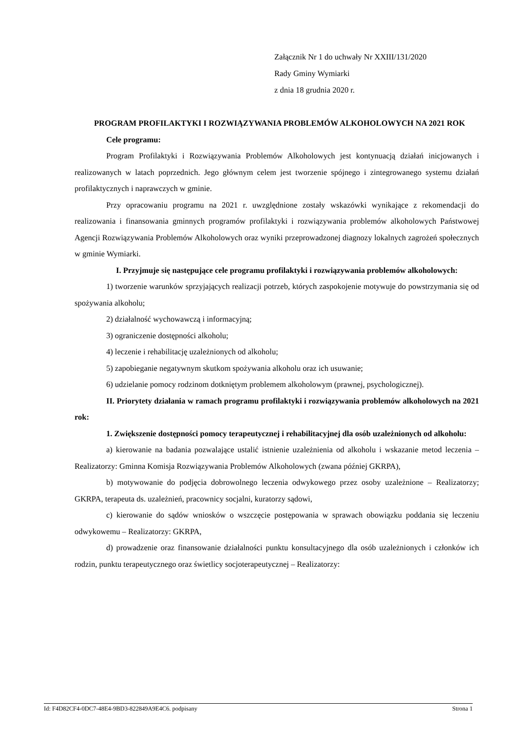Załącznik Nr 1 do uchwały Nr XXIII/131/2020
Rady Gminy Wymiarki
z dnia 18 grudnia 2020 r.
PROGRAM PROFILAKTYKI I ROZWIĄZYWANIA PROBLEMÓW ALKOHOLOWYCH NA 2021 ROK
Cele programu:
Program Profilaktyki i Rozwiązywania Problemów Alkoholowych jest kontynuacją działań inicjowanych i realizowanych w latach poprzednich. Jego głównym celem jest tworzenie spójnego i zintegrowanego systemu działań profilaktycznych i naprawczych w gminie.
Przy opracowaniu programu na 2021 r. uwzględnione zostały wskazówki wynikające z rekomendacji do realizowania i finansowania gminnych programów profilaktyki i rozwiązywania problemów alkoholowych Państwowej Agencji Rozwiązywania Problemów Alkoholowych oraz wyniki przeprowadzonej diagnozy lokalnych zagrożeń społecznych w gminie Wymiarki.
I. Przyjmuje się następujące cele programu profilaktyki i rozwiązywania problemów alkoholowych:
1) tworzenie warunków sprzyjających realizacji potrzeb, których zaspokojenie motywuje do powstrzymania się od spożywania alkoholu;
2) działalność wychowawczą i informacyjną;
3) ograniczenie dostępności alkoholu;
4) leczenie i rehabilitację uzależnionych od alkoholu;
5) zapobieganie negatywnym skutkom spożywania alkoholu oraz ich usuwanie;
6) udzielanie pomocy rodzinom dotkniętym problemem alkoholowym (prawnej, psychologicznej).
II. Priorytety działania w ramach programu profilaktyki i rozwiązywania problemów alkoholowych na 2021 rok:
1. Zwiększenie dostępności pomocy terapeutycznej i rehabilitacyjnej dla osób uzależnionych od alkoholu:
a) kierowanie na badania pozwalające ustalić istnienie uzależnienia od alkoholu i wskazanie metod leczenia – Realizatorzy: Gminna Komisja Rozwiązywania Problemów Alkoholowych (zwana później GKRPA),
b) motywowanie do podjęcia dobrowolnego leczenia odwykowego przez osoby uzależnione – Realizatorzy; GKRPA, terapeuta ds. uzależnień, pracownicy socjalni, kuratorzy sądowi,
c) kierowanie do sądów wniosków o wszczęcie postępowania w sprawach obowiązku poddania się leczeniu odwykowemu – Realizatorzy: GKRPA,
d) prowadzenie oraz finansowanie działalności punktu konsultacyjnego dla osób uzależnionych i członków ich rodzin, punktu terapeutycznego oraz świetlicy socjoterapeutycznej – Realizatorzy:
Id: F4D82CF4-0DC7-48E4-9BD3-822849A9E4C6. podpisany Strona 1